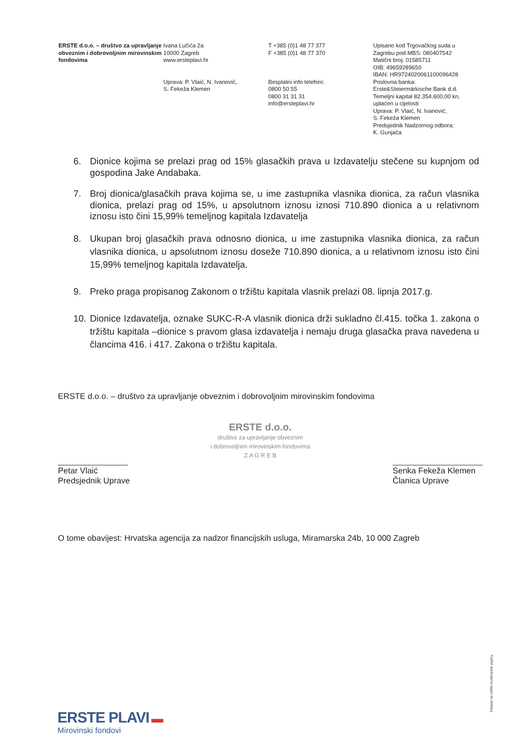ERSTE d.o.o. – društvo za upravljanje obveznim i dobrovoljnim mirovinskim fondovima
Ivana Lučića 2a
10000 Zagreb
www.ersteplavi.hr
Uprava: P. Vlaić, N. Ivanović,
S. Fekeža Klemen
T +385 (0)1 48 77 377
F +385 (0)1 48 77 370
Besplatni info telefoni:
0800 50 55
0800 31 31 31
info@ersteplavi.hr
Upisano kod Trgovačkog suda u Zagrebu pod MBS: 080407542
Matični broj: 01585711
OIB: 49659289650
IBAN: HR9724020061100096428
Poslovna banka:
Erste&Steiermärkische Bank d.d.
Temeljni kapital 82.354.600,00 kn, uplaćen u cijelosti
Uprava: P. Vlaić, N. Ivanović,
S. Fekeža Klemen
Predsjednik Nadzornog odbora:
K. Gunjača
6. Dionice kojima se prelazi prag od 15% glasačkih prava u Izdavatelju stečene su kupnjom od gospodina Jake Andabaka.
7. Broj dionica/glasačkih prava kojima se, u ime zastupnika vlasnika dionica, za račun vlasnika dionica, prelazi prag od 15%, u apsolutnom iznosu iznosi 710.890 dionica a u relativnom iznosu isto čini 15,99% temeljnog kapitala Izdavatelja
8. Ukupan broj glasačkih prava odnosno dionica, u ime zastupnika vlasnika dionica, za račun vlasnika dionica, u apsolutnom iznosu doseže 710.890 dionica, a u relativnom iznosu isto čini 15,99% temeljnog kapitala Izdavatelja.
9. Preko praga propisanog Zakonom o tržištu kapitala vlasnik prelazi 08. lipnja 2017.g.
10. Dionice Izdavatelja, oznake SUKC-R-A vlasnik dionica drži sukladno čl.415. točka 1. zakona o tržištu kapitala –dionice s pravom glasa izdavatelja i nemaju druga glasačka prava navedena u člancima 416. i 417. Zakona o tržištu kapitala.
ERSTE d.o.o. – društvo za upravljanje obveznim i dobrovoljnim mirovinskim fondovima
Petar Vlaić
Predsjednik Uprave
ERSTE d.o.o.
društvo za upravljanje obveznim
i dobrovoljnim mirovinskim fondovima
Z A G R E B
Senka Fekeža Klemen
Članica Uprave
O tome obavijest: Hrvatska agencija za nadzor financijskih usluga, Miramarska 24b, 10 000 Zagreb
ERSTE PLAVI ▬
Mirovinski fondovi
Tiskano na 100% recikliranom papiru.